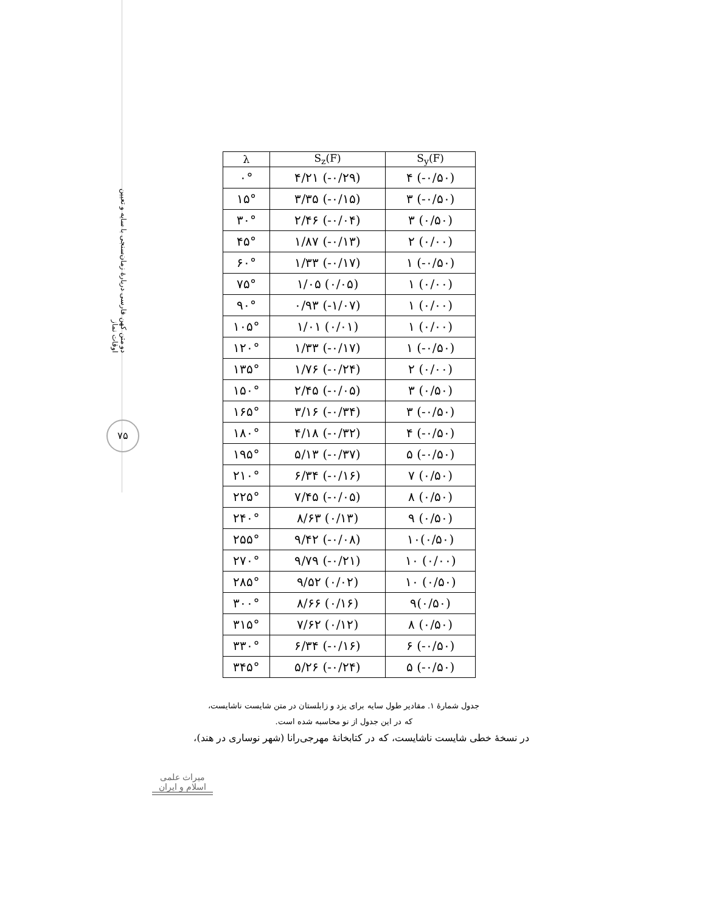دو متن کهن فارسی دربارهٔ زمان‌سنجی با سایه و تعیین اوقات نماز
۷۵
| λ | S<sub>z</sub>(F) | S<sub>y</sub>(F) |
| --- | --- | --- |
| ۰° | ۴/۲۱ (-۰/۲۹) | ۴ (-۰/۵۰) |
| ۱۵° | ۳/۳۵ (-۰/۱۵) | ۳ (-۰/۵۰) |
| ۳۰° | ۲/۴۶ (-۰/۰۴) | ۳ (۰/۵۰) |
| ۴۵° | ۱/۸۷ (-۰/۱۳) | ۲ (۰/۰۰) |
| ۶۰° | ۱/۳۳ (-۰/۱۷) | ۱ (-۰/۵۰) |
| ۷۵° | ۱/۰۵ (۰/۰۵) | ۱ (۰/۰۰) |
| ۹۰° | ۰/۹۳ (-۱/۰۷) | ۱ (۰/۰۰) |
| ۱۰۵° | ۱/۰۱ (۰/۰۱) | ۱ (۰/۰۰) |
| ۱۲۰° | ۱/۳۳ (-۰/۱۷) | ۱ (-۰/۵۰) |
| ۱۳۵° | ۱/۷۶ (-۰/۲۴) | ۲ (۰/۰۰) |
| ۱۵۰° | ۲/۴۵ (-۰/۰۵) | ۳ (۰/۵۰) |
| ۱۶۵° | ۳/۱۶ (-۰/۳۴) | ۳ (-۰/۵۰) |
| ۱۸۰° | ۴/۱۸ (-۰/۳۲) | ۴ (-۰/۵۰) |
| ۱۹۵° | ۵/۱۳ (-۰/۳۷) | ۵ (-۰/۵۰) |
| ۲۱۰° | ۶/۳۴ (-۰/۱۶) | ۷ (۰/۵۰) |
| ۲۲۵° | ۷/۴۵ (-۰/۰۵) | ۸ (۰/۵۰) |
| ۲۴۰° | ۸/۶۳ (۰/۱۳) | ۹ (۰/۵۰) |
| ۲۵۵° | ۹/۴۲ (-۰/۰۸) | ۱۰(۰/۵۰) |
| ۲۷۰° | ۹/۷۹ (-۰/۲۱) | ۱۰ (۰/۰۰) |
| ۲۸۵° | ۹/۵۲ (۰/۰۲) | ۱۰ (۰/۵۰) |
| ۳۰۰° | ۸/۶۶ (۰/۱۶) | ۹(۰/۵۰) |
| ۳۱۵° | ۷/۶۲ (۰/۱۲) | ۸ (۰/۵۰) |
| ۳۳۰° | ۶/۳۴ (-۰/۱۶) | ۶ (-۰/۵۰) |
| ۳۴۵° | ۵/۲۶ (-۰/۲۴) | ۵ (-۰/۵۰) |
جدول شمارهٔ ۱. مقادیر طول سایه برای یزد و زابلستان در متن شایست ناشایست،
که در این جدول از نو محاسبه شده است.
در نسخهٔ خطی شایست ناشایست، که در کتابخانهٔ مهرجی‌رانا (شهر نوساری در هند)،
میراث علمی
اسلام و ایران